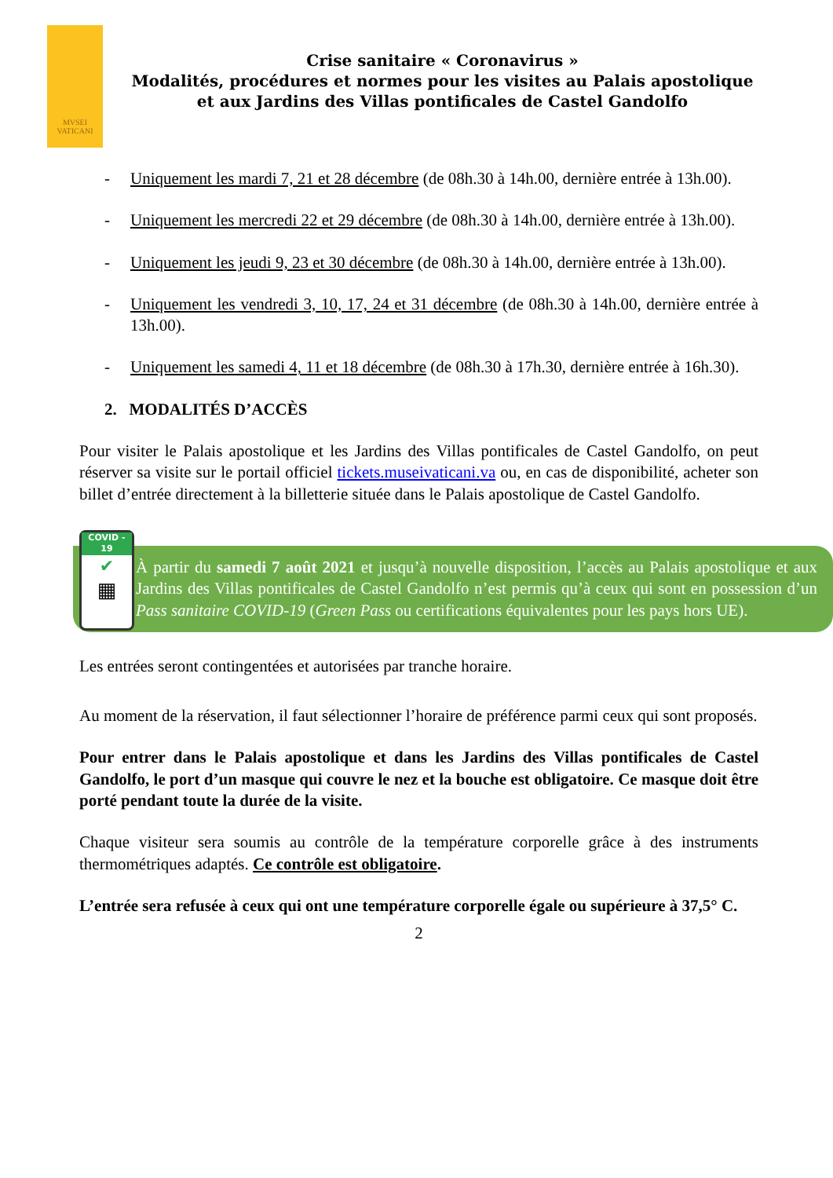MVSEI
VATICANI
Crise sanitaire « Coronavirus »
Modalités, procédures et normes pour les visites au Palais apostolique
et aux Jardins des Villas pontificales de Castel Gandolfo
- Uniquement les mardi 7, 21 et 28 décembre (de 08h.30 à 14h.00, dernière entrée à 13h.00).
- Uniquement les mercredi 22 et 29 décembre (de 08h.30 à 14h.00, dernière entrée à 13h.00).
- Uniquement les jeudi 9, 23 et 30 décembre (de 08h.30 à 14h.00, dernière entrée à 13h.00).
- Uniquement les vendredi 3, 10, 17, 24 et 31 décembre (de 08h.30 à 14h.00, dernière entrée à 13h.00).
- Uniquement les samedi 4, 11 et 18 décembre (de 08h.30 à 17h.30, dernière entrée à 16h.30).
2. MODALITÉS D’ACCÈS
Pour visiter le Palais apostolique et les Jardins des Villas pontificales de Castel Gandolfo, on peut réserver sa visite sur le portail officiel tickets.museivaticani.va ou, en cas de disponibilité, acheter son billet d’entrée directement à la billetterie située dans le Palais apostolique de Castel Gandolfo.
COVID - 19
✔
▦
À partir du samedi 7 août 2021 et jusqu’à nouvelle disposition, l’accès au Palais apostolique et aux Jardins des Villas pontificales de Castel Gandolfo n’est permis qu’à ceux qui sont en possession d’un Pass sanitaire COVID-19 (Green Pass ou certifications équivalentes pour les pays hors UE).
Les entrées seront contingentées et autorisées par tranche horaire.
Au moment de la réservation, il faut sélectionner l’horaire de préférence parmi ceux qui sont proposés.
Pour entrer dans le Palais apostolique et dans les Jardins des Villas pontificales de Castel Gandolfo, le port d’un masque qui couvre le nez et la bouche est obligatoire. Ce masque doit être porté pendant toute la durée de la visite.
Chaque visiteur sera soumis au contrôle de la température corporelle grâce à des instruments thermométriques adaptés. Ce contrôle est obligatoire.
L’entrée sera refusée à ceux qui ont une température corporelle égale ou supérieure à 37,5° C.
2